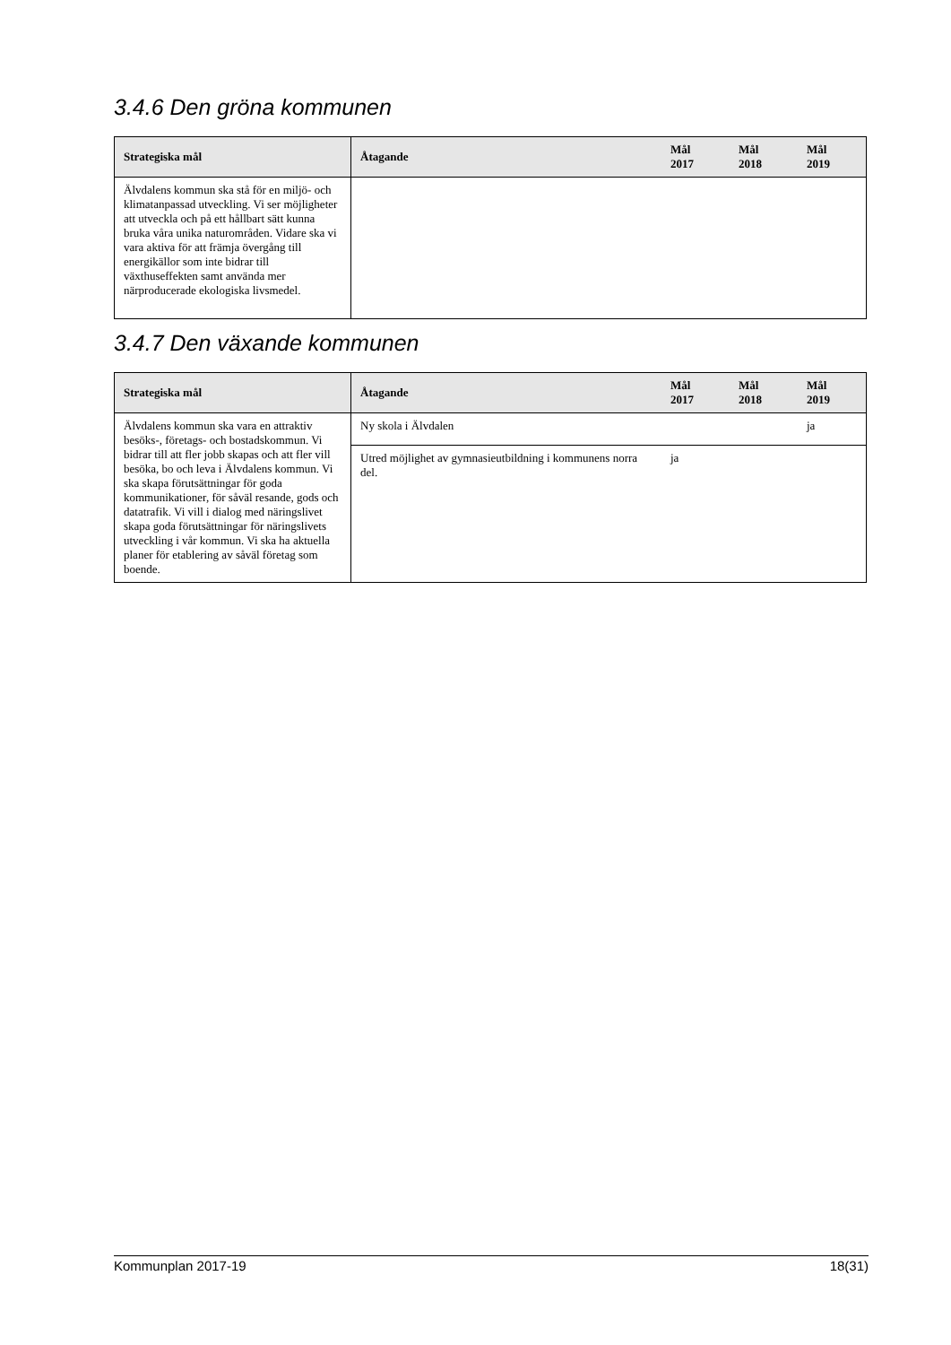3.4.6 Den gröna kommunen
| Strategiska mål | Åtagande | Mål 2017 | Mål 2018 | Mål 2019 |
| --- | --- | --- | --- | --- |
| Älvdalens kommun ska stå för en miljö- och klimatanpassad utveckling. Vi ser möjligheter att utveckla och på ett hållbart sätt kunna bruka våra unika naturområden. Vidare ska vi vara aktiva för att främja övergång till energikällor som inte bidrar till växthuseffekten samt använda mer närproducerade ekologiska livsmedel. | | | | |
3.4.7 Den växande kommunen
| Strategiska mål | Åtagande | Mål 2017 | Mål 2018 | Mål 2019 |
| --- | --- | --- | --- | --- |
| Älvdalens kommun ska vara en attraktiv besöks-, företags- och bostadskommun. Vi bidrar till att fler jobb skapas och att fler vill besöka, bo och leva i Älvdalens kommun. Vi ska skapa förutsättningar för goda kommunikationer, för såväl resande, gods och datatrafik. Vi vill i dialog med näringslivet skapa goda förutsättningar för näringslivets utveckling i vår kommun. Vi ska ha aktuella planer för etablering av såväl företag som boende. | Ny skola i Älvdalen | | | ja |
| | Utred möjlighet av gymnasieutbildning i kommunens norra del. | ja | | |
Kommunplan 2017-19 18(31)